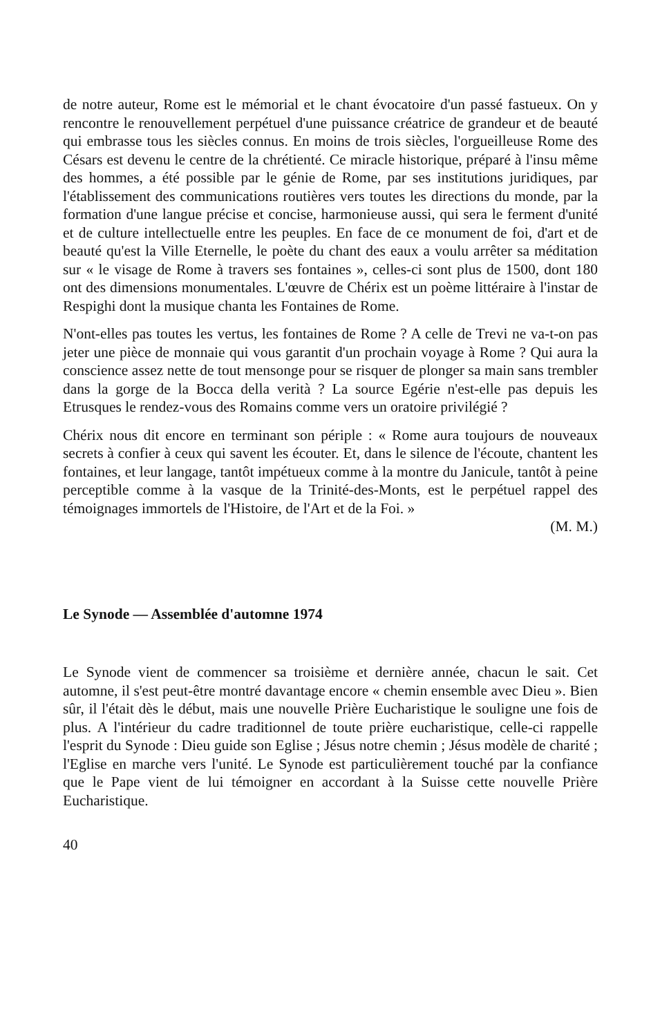de notre auteur, Rome est le mémorial et le chant évocatoire d'un passé fastueux. On y rencontre le renouvellement perpétuel d'une puissance créatrice de grandeur et de beauté qui embrasse tous les siècles connus. En moins de trois siècles, l'orgueilleuse Rome des Césars est devenu le centre de la chrétienté. Ce miracle historique, préparé à l'insu même des hommes, a été possible par le génie de Rome, par ses institutions juridiques, par l'établissement des communications routières vers toutes les directions du monde, par la formation d'une langue précise et concise, harmonieuse aussi, qui sera le ferment d'unité et de culture intellectuelle entre les peuples. En face de ce monument de foi, d'art et de beauté qu'est la Ville Eternelle, le poète du chant des eaux a voulu arrêter sa méditation sur « le visage de Rome à travers ses fontaines », celles-ci sont plus de 1500, dont 180 ont des dimensions monumentales. L'œuvre de Chérix est un poème littéraire à l'instar de Respighi dont la musique chanta les Fontaines de Rome.
N'ont-elles pas toutes les vertus, les fontaines de Rome ? A celle de Trevi ne va-t-on pas jeter une pièce de monnaie qui vous garantit d'un prochain voyage à Rome ? Qui aura la conscience assez nette de tout mensonge pour se risquer de plonger sa main sans trembler dans la gorge de la Bocca della verità ? La source Egérie n'est-elle pas depuis les Etrusques le rendez-vous des Romains comme vers un oratoire privilégié ?
Chérix nous dit encore en terminant son périple : « Rome aura toujours de nouveaux secrets à confier à ceux qui savent les écouter. Et, dans le silence de l'écoute, chantent les fontaines, et leur langage, tantôt impétueux comme à la montre du Janicule, tantôt à peine perceptible comme à la vasque de la Trinité-des-Monts, est le perpétuel rappel des témoignages immortels de l'Histoire, de l'Art et de la Foi. »
(M. M.)
Le Synode — Assemblée d'automne 1974
Le Synode vient de commencer sa troisième et dernière année, chacun le sait. Cet automne, il s'est peut-être montré davantage encore « chemin ensemble avec Dieu ». Bien sûr, il l'était dès le début, mais une nouvelle Prière Eucharistique le souligne une fois de plus. A l'intérieur du cadre traditionnel de toute prière eucharistique, celle-ci rappelle l'esprit du Synode : Dieu guide son Eglise ; Jésus notre chemin ; Jésus modèle de charité ; l'Eglise en marche vers l'unité. Le Synode est particulièrement touché par la confiance que le Pape vient de lui témoigner en accordant à la Suisse cette nouvelle Prière Eucharistique.
40